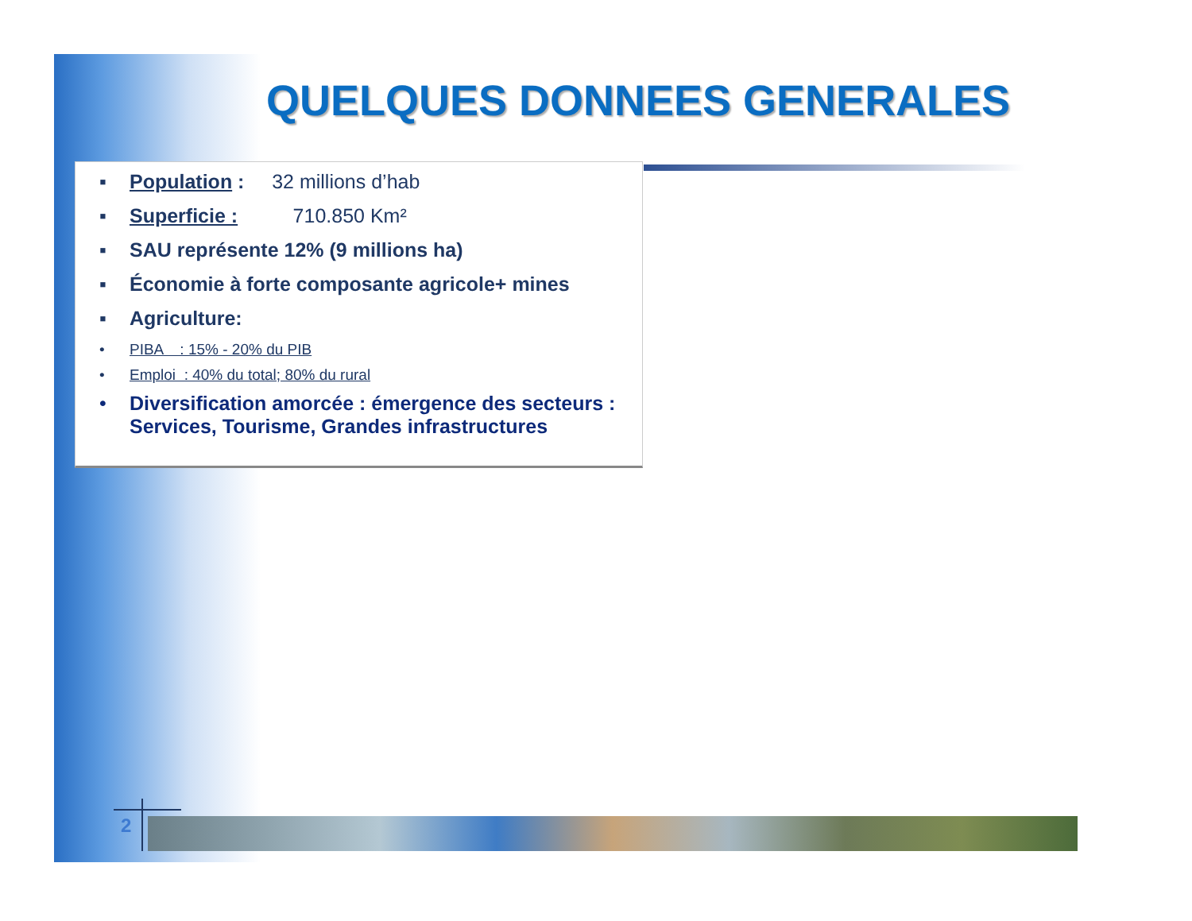QUELQUES DONNEES GENERALES
▪ Population : 32 millions d’hab
▪ Superficie : 710.850 Km²
▪ SAU représente 12% (9 millions ha)
▪ Économie à forte composante agricole+ mines
▪ Agriculture:
• PIBA : 15% - 20% du PIB
• Emploi : 40% du total; 80% du rural
• Diversification amorcée : émergence des secteurs : Services, Tourisme, Grandes infrastructures
2